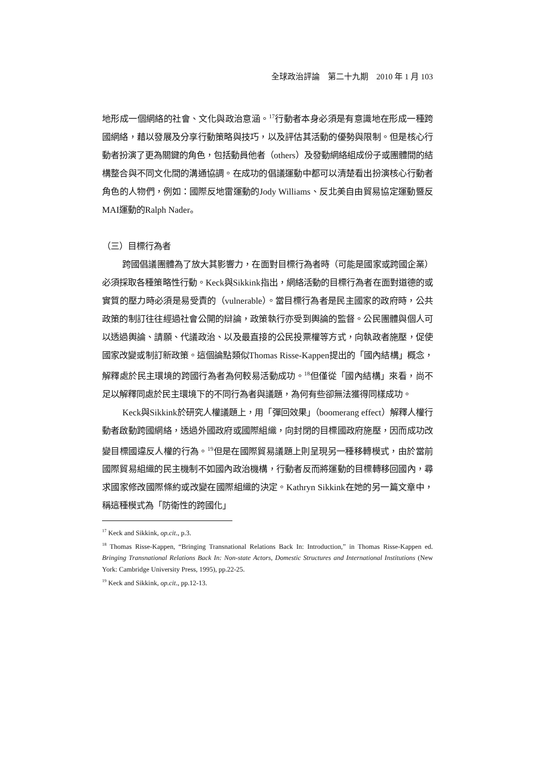全球政治評論　第二十九期　2010 年 1 月 103
地形成一個網絡的社會、文化與政治意涵。<sup>17</sup>行動者本身必須是有意識地在形成一種跨國網絡，藉以發展及分享行動策略與技巧，以及評估其活動的優勢與限制。但是核心行動者扮演了更為關鍵的角色，包括動員他者（others）及發動網絡組成份子或團體間的結構整合與不同文化間的溝通協調。在成功的倡議運動中都可以清楚看出扮演核心行動者角色的人物們，例如：國際反地雷運動的Jody Williams、反北美自由貿易協定運動暨反MAI運動的Ralph Nader。
（三）目標行為者
跨國倡議團體為了放大其影響力，在面對目標行為者時（可能是國家或跨國企業）必須採取各種策略性行動。Keck與Sikkink指出，網絡活動的目標行為者在面對道德的或實質的壓力時必須是易受責的（vulnerable）。當目標行為者是民主國家的政府時，公共政策的制訂往往經過社會公開的辯論，政策執行亦受到輿論的監督。公民團體與個人可以透過輿論、請願、代議政治、以及最直接的公民投票權等方式，向執政者施壓，促使國家改變或制訂新政策。這個論點類似Thomas Risse-Kappen提出的「國內結構」概念，解釋處於民主環境的跨國行為者為何較易活動成功。<sup>18</sup>但僅從「國內結構」來看，尚不足以解釋同處於民主環境下的不同行為者與議題，為何有些卻無法獲得同樣成功。
Keck與Sikkink於研究人權議題上，用「彈回效果」（boomerang effect）解釋人權行動者啟動跨國網絡，透過外國政府或國際組織，向封閉的目標國政府施壓，因而成功改變目標國違反人權的行為。<sup>19</sup>但是在國際貿易議題上則呈現另一種移轉模式，由於當前國際貿易組織的民主機制不如國內政治機構，行動者反而將運動的目標轉移回國內，尋求國家修改國際條約或改變在國際組織的決定。Kathryn Sikkink在她的另一篇文章中，稱這種模式為「防衛性的跨國化」
<sup>17</sup> Keck and Sikkink, op.cit., p.3.
<sup>18</sup> Thomas Risse-Kappen, “Bringing Transnational Relations Back In: Introduction,” in Thomas Risse-Kappen ed. Bringing Transnational Relations Back In: Non-state Actors, Domestic Structures and International Institutions (New York: Cambridge University Press, 1995), pp.22-25.
<sup>19</sup> Keck and Sikkink, op.cit., pp.12-13.